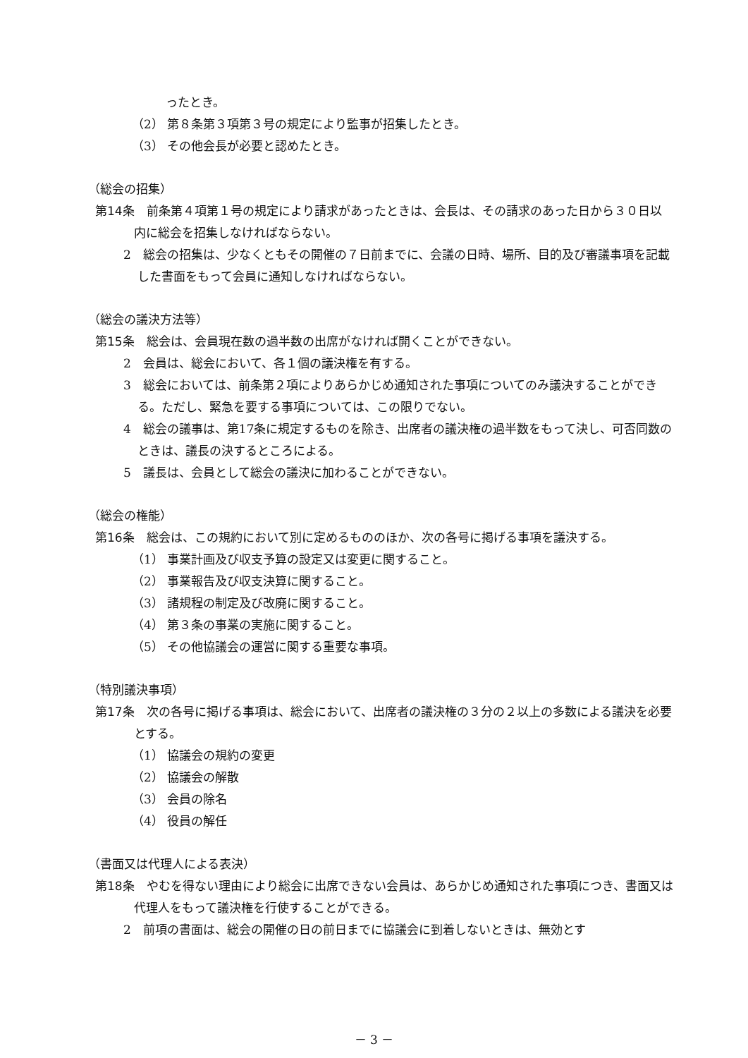ったとき。
（2） 第８条第３項第３号の規定により監事が招集したとき。
（3） その他会長が必要と認めたとき。
（総会の招集）
第14条　前条第４項第１号の規定により請求があったときは、会長は、その請求のあった日から３０日以内に総会を招集しなければならない。
2　総会の招集は、少なくともその開催の７日前までに、会議の日時、場所、目的及び審議事項を記載した書面をもって会員に通知しなければならない。
（総会の議決方法等）
第15条　総会は、会員現在数の過半数の出席がなければ開くことができない。
2　会員は、総会において、各１個の議決権を有する。
3　総会においては、前条第２項によりあらかじめ通知された事項についてのみ議決することができる。ただし、緊急を要する事項については、この限りでない。
4　総会の議事は、第17条に規定するものを除き、出席者の議決権の過半数をもって決し、可否同数のときは、議長の決するところによる。
5　議長は、会員として総会の議決に加わることができない。
（総会の権能）
第16条　総会は、この規約において別に定めるもののほか、次の各号に掲げる事項を議決する。
（1） 事業計画及び収支予算の設定又は変更に関すること。
（2） 事業報告及び収支決算に関すること。
（3） 諸規程の制定及び改廃に関すること。
（4） 第３条の事業の実施に関すること。
（5） その他協議会の運営に関する重要な事項。
（特別議決事項）
第17条　次の各号に掲げる事項は、総会において、出席者の議決権の３分の２以上の多数による議決を必要とする。
（1） 協議会の規約の変更
（2） 協議会の解散
（3） 会員の除名
（4） 役員の解任
（書面又は代理人による表決）
第18条　やむを得ない理由により総会に出席できない会員は、あらかじめ通知された事項につき、書面又は代理人をもって議決権を行使することができる。
2　前項の書面は、総会の開催の日の前日までに協議会に到着しないときは、無効とす
－ 3 －